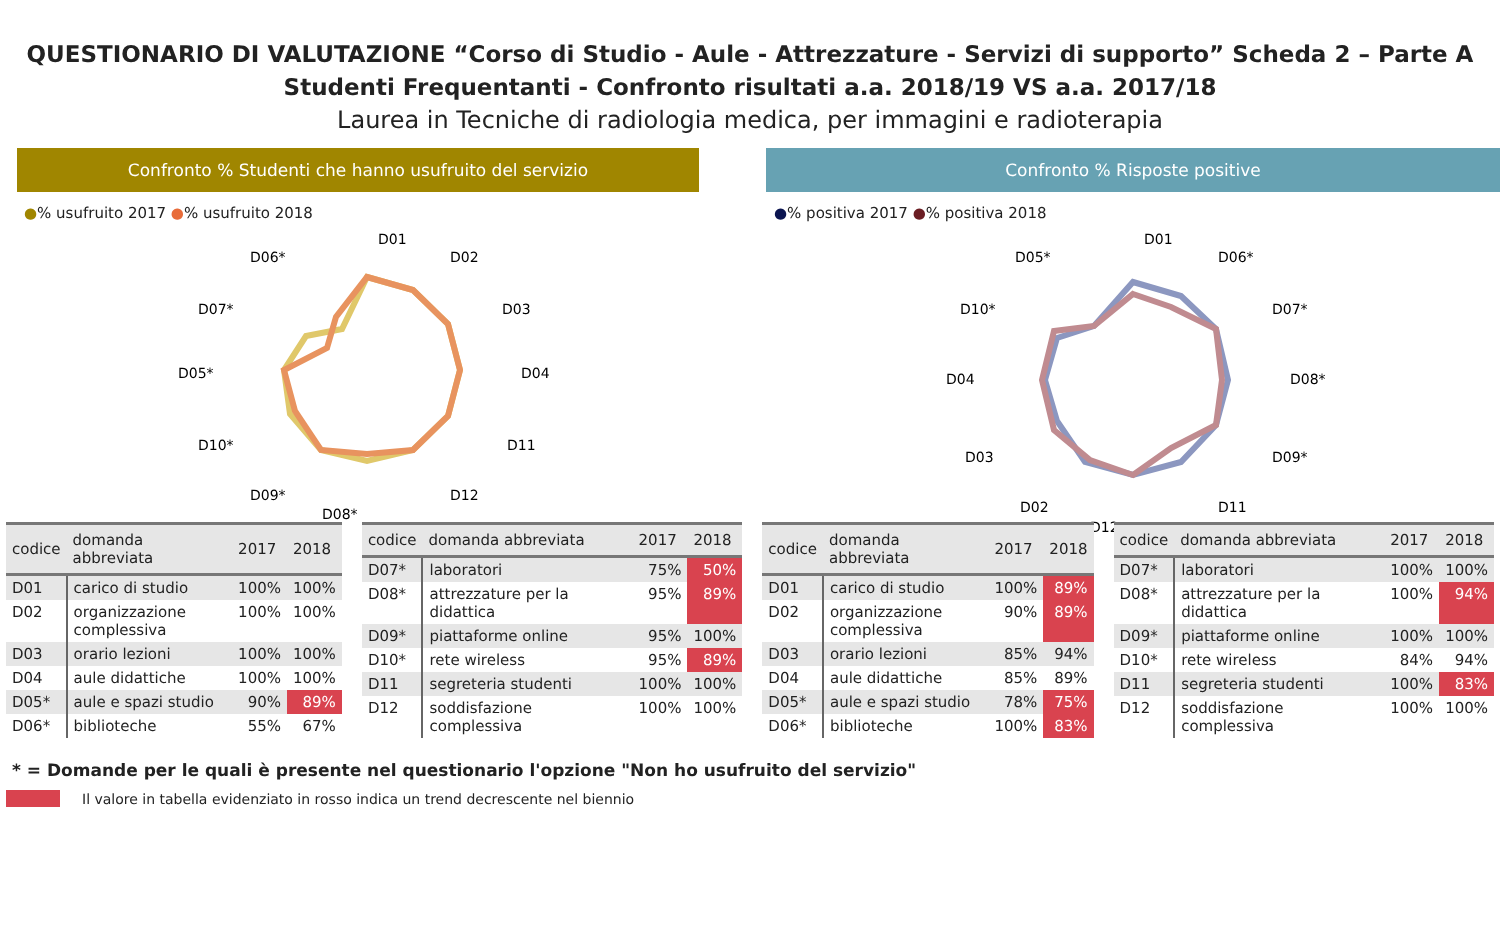QUESTIONARIO DI VALUTAZIONE “Corso di Studio - Aule - Attrezzature - Servizi di supporto” Scheda 2 – Parte A
Studenti Frequentanti - Confronto risultati a.a. 2018/19 VS a.a. 2017/18
Laurea in Tecniche di radiologia medica, per immagini e radioterapia
Confronto % Studenti che hanno usufruito del servizio Confronto % Risposte positive
●% usufruito 2017 ●% usufruito 2018
D01
D02
D03
D04
D11
D12
D08*
D09*
D10*
D05*
D07*
D06*
●% positiva 2017 ●% positiva 2018
D01
D06*
D07*
D08*
D09*
D11
D12
D02
D03
D04
D10*
D05*
| codice | domanda abbreviata | 2017 | 2018 |
| --- | --- | --- | --- |
| D01 | carico di studio | 100% | 100% |
| D02 | organizzazione complessiva | 100% | 100% |
| D03 | orario lezioni | 100% | 100% |
| D04 | aule didattiche | 100% | 100% |
| D05* | aule e spazi studio | 90% | 89% |
| D06* | biblioteche | 55% | 67% |
| codice | domanda abbreviata | 2017 | 2018 |
| --- | --- | --- | --- |
| D07* | laboratori | 75% | 50% |
| D08* | attrezzature per la didattica | 95% | 89% |
| D09* | piattaforme online | 95% | 100% |
| D10* | rete wireless | 95% | 89% |
| D11 | segreteria studenti | 100% | 100% |
| D12 | soddisfazione complessiva | 100% | 100% |
| codice | domanda abbreviata | 2017 | 2018 |
| --- | --- | --- | --- |
| D01 | carico di studio | 100% | 89% |
| D02 | organizzazione complessiva | 90% | 89% |
| D03 | orario lezioni | 85% | 94% |
| D04 | aule didattiche | 85% | 89% |
| D05* | aule e spazi studio | 78% | 75% |
| D06* | biblioteche | 100% | 83% |
| codice | domanda abbreviata | 2017 | 2018 |
| --- | --- | --- | --- |
| D07* | laboratori | 100% | 100% |
| D08* | attrezzature per la didattica | 100% | 94% |
| D09* | piattaforme online | 100% | 100% |
| D10* | rete wireless | 84% | 94% |
| D11 | segreteria studenti | 100% | 83% |
| D12 | soddisfazione complessiva | 100% | 100% |
* = Domande per le quali è presente nel questionario l'opzione "Non ho usufruito del servizio"
Il valore in tabella evidenziato in rosso indica un trend decrescente nel biennio